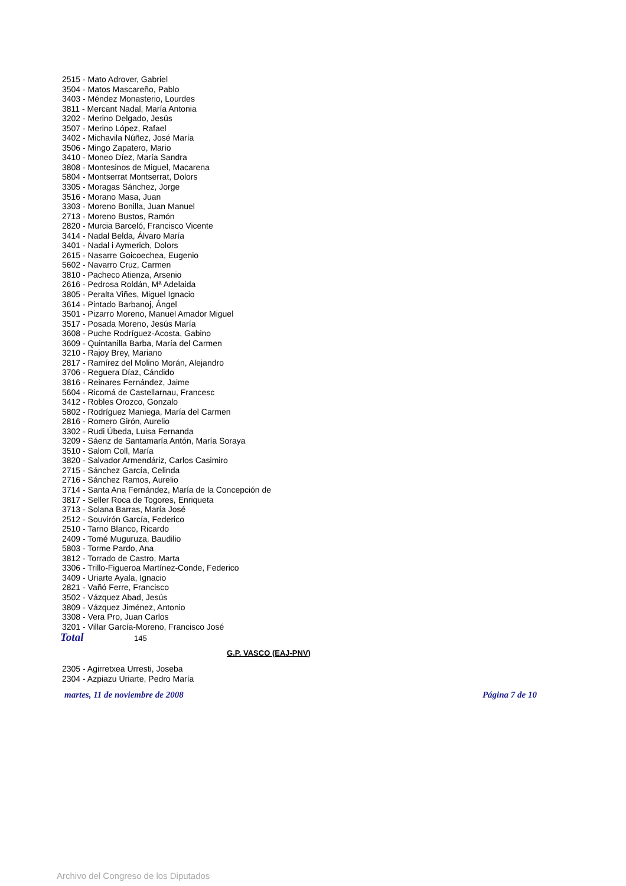2515 - Mato Adrover, Gabriel
3504 - Matos Mascareño, Pablo
3403 - Méndez Monasterio, Lourdes
3811 - Mercant Nadal, María Antonia
3202 - Merino Delgado, Jesús
3507 - Merino López, Rafael
3402 - Michavila Núñez, José María
3506 - Mingo Zapatero, Mario
3410 - Moneo Díez, María Sandra
3808 - Montesinos de Miguel, Macarena
5804 - Montserrat Montserrat, Dolors
3305 - Moragas Sánchez, Jorge
3516 - Morano Masa, Juan
3303 - Moreno Bonilla, Juan Manuel
2713 - Moreno Bustos, Ramón
2820 - Murcia Barceló, Francisco Vicente
3414 - Nadal Belda, Álvaro María
3401 - Nadal i Aymerich, Dolors
2615 - Nasarre Goicoechea, Eugenio
5602 - Navarro Cruz, Carmen
3810 - Pacheco Atienza, Arsenio
2616 - Pedrosa Roldán, Mª Adelaida
3805 - Peralta Viñes, Miguel Ignacio
3614 - Pintado Barbanoj, Ángel
3501 - Pizarro Moreno, Manuel Amador Miguel
3517 - Posada Moreno, Jesús María
3608 - Puche Rodríguez-Acosta, Gabino
3609 - Quintanilla Barba, María del Carmen
3210 - Rajoy Brey, Mariano
2817 - Ramírez del Molino Morán, Alejandro
3706 - Reguera Díaz, Cándido
3816 - Reinares Fernández, Jaime
5604 - Ricomá de Castellarnau, Francesc
3412 - Robles Orozco, Gonzalo
5802 - Rodríguez Maniega, María del Carmen
2816 - Romero Girón, Aurelio
3302 - Rudi Úbeda, Luisa Fernanda
3209 - Sáenz de Santamaría Antón, María Soraya
3510 - Salom Coll, María
3820 - Salvador Armendáriz, Carlos Casimiro
2715 - Sánchez García, Celinda
2716 - Sánchez Ramos, Aurelio
3714 - Santa Ana Fernández, María de la Concepción de
3817 - Seller Roca de Togores, Enriqueta
3713 - Solana Barras, María José
2512 - Souvirón García, Federico
2510 - Tarno Blanco, Ricardo
2409 - Tomé Muguruza, Baudilio
5803 - Torme Pardo, Ana
3812 - Torrado de Castro, Marta
3306 - Trillo-Figueroa Martínez-Conde, Federico
3409 - Uriarte Ayala, Ignacio
2821 - Vañó Ferre, Francisco
3502 - Vázquez Abad, Jesús
3809 - Vázquez Jiménez, Antonio
3308 - Vera Pro, Juan Carlos
3201 - Villar García-Moreno, Francisco José
Total 145
G.P. VASCO (EAJ-PNV)
2305 - Agirretxea Urresti, Joseba
2304 - Azpiazu Uriarte, Pedro María
martes, 11 de noviembre de 2008 Página 7 de 10
Archivo del Congreso de los Diputados